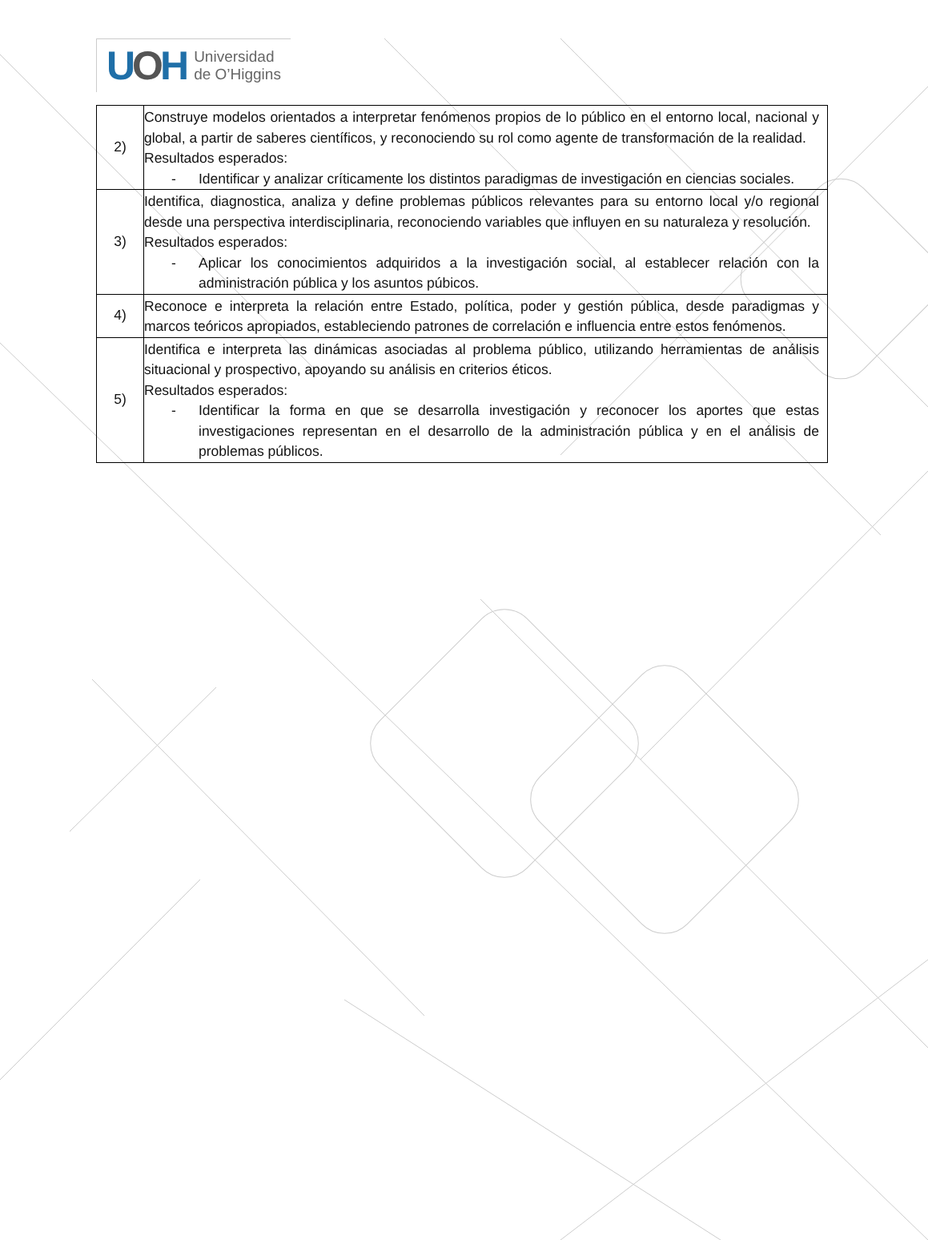UOH
Universidad
de O’Higgins
| 2) | Construye modelos orientados a interpretar fenómenos propios de lo público en el entorno local, nacional y global, a partir de saberes científicos, y reconociendo su rol como agente de transformación de la realidad. Resultados esperados: - Identificar y analizar críticamente los distintos paradigmas de investigación en ciencias sociales. |
| 3) | Identifica, diagnostica, analiza y define problemas públicos relevantes para su entorno local y/o regional desde una perspectiva interdisciplinaria, reconociendo variables que influyen en su naturaleza y resolución. Resultados esperados: - Aplicar los conocimientos adquiridos a la investigación social, al establecer relación con la administración pública y los asuntos púbicos. |
| 4) | Reconoce e interpreta la relación entre Estado, política, poder y gestión pública, desde paradigmas y marcos teóricos apropiados, estableciendo patrones de correlación e influencia entre estos fenómenos. |
| 5) | Identifica e interpreta las dinámicas asociadas al problema público, utilizando herramientas de análisis situacional y prospectivo, apoyando su análisis en criterios éticos. Resultados esperados: - Identificar la forma en que se desarrolla investigación y reconocer los aportes que estas investigaciones representan en el desarrollo de la administración pública y en el análisis de problemas públicos. |